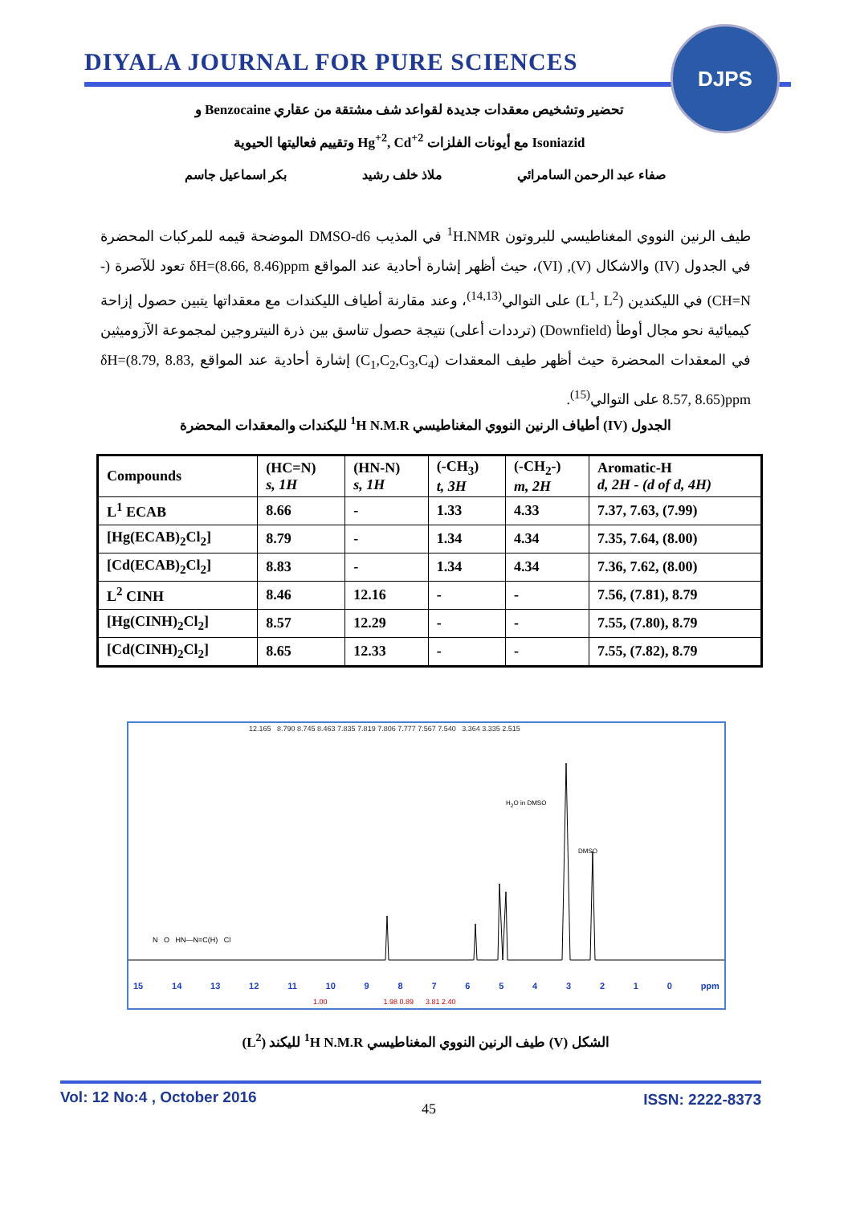DIYALA JOURNAL FOR PURE SCIENCES
DJPS
تحضير وتشخيص معقدات جديدة لقواعد شف مشتقة من عقاري Benzocaine و
Isoniazid مع أيونات الفلزات Hg<sup>+2</sup>, Cd<sup>+2</sup> وتقييم فعاليتها الحيوية
صفاء عبد الرحمن السامرائي ملاذ خلف رشيد بكر اسماعيل جاسم
طيف الرنين النووي المغناطيسي للبروتون <sup>1</sup>H.NMR في المذيب DMSO-d6 الموضحة قيمه للمركبات المحضرة في الجدول (IV) والاشكال (V), (VI)، حيث أظهر إشارة أحادية عند المواقع δH=(8.66, 8.46)ppm تعود للآصرة (-CH=N) في الليكندين (L<sup>1</sup>, L<sup>2</sup>) على التوالي<sup>(14,13)</sup>، وعند مقارنة أطياف الليكندات مع معقداتها يتبين حصول إزاحة كيميائية نحو مجال أوطأ (Downfield) (ترددات أعلى) نتيجة حصول تناسق بين ذرة النيتروجين لمجموعة الآزوميثين في المعقدات المحضرة حيث أظهر طيف المعقدات (C<sub>1</sub>,C<sub>2</sub>,C<sub>3</sub>,C<sub>4</sub>) إشارة أحادية عند المواقع δH=(8.79, 8.83, 8.57, 8.65)ppm على التوالي<sup>(15)</sup>.
الجدول (IV) أطياف الرنين النووي المغناطيسي <sup>1</sup>H N.M.R لليكندات والمعقدات المحضرة
| Compounds | (HC=N) s, 1H | (HN-N) s, 1H | (-CH<sub>3</sub>) t, 3H | (-CH<sub>2</sub>-) m, 2H | Aromatic-H d, 2H - (d of d, 4H) |
| --- | --- | --- | --- | --- | --- |
| L<sup>1</sup> ECAB | 8.66 | - | 1.33 | 4.33 | 7.37, 7.63, (7.99) |
| [Hg(ECAB)<sub>2</sub>Cl<sub>2</sub>] | 8.79 | - | 1.34 | 4.34 | 7.35, 7.64, (8.00) |
| [Cd(ECAB)<sub>2</sub>Cl<sub>2</sub>] | 8.83 | - | 1.34 | 4.34 | 7.36, 7.62, (8.00) |
| L<sup>2</sup> CINH | 8.46 | 12.16 | - | - | 7.56, (7.81), 8.79 |
| [Hg(CINH)<sub>2</sub>Cl<sub>2</sub>] | 8.57 | 12.29 | - | - | 7.55, (7.80), 8.79 |
| [Cd(CINH)<sub>2</sub>Cl<sub>2</sub>] | 8.65 | 12.33 | - | - | 7.55, (7.82), 8.79 |
12.165 8.790 8.745 8.463 7.835 7.819 7.806 7.777 7.567 7.540 3.364 3.335 2.515
H<sub>2</sub>O in DMSO
DMSO
N O HN—N=C(H) Cl
15 14 13 12 11 10 9 8 7 6 5 4 3 2 1 0 ppm
1.00 1.98 0.89 3.81 2.40
الشكل (V) طيف الرنين النووي المغناطيسي <sup>1</sup>H N.M.R لليكند (L<sup>2</sup>)
Vol: 12 No:4 , October 2016
45
ISSN: 2222-8373